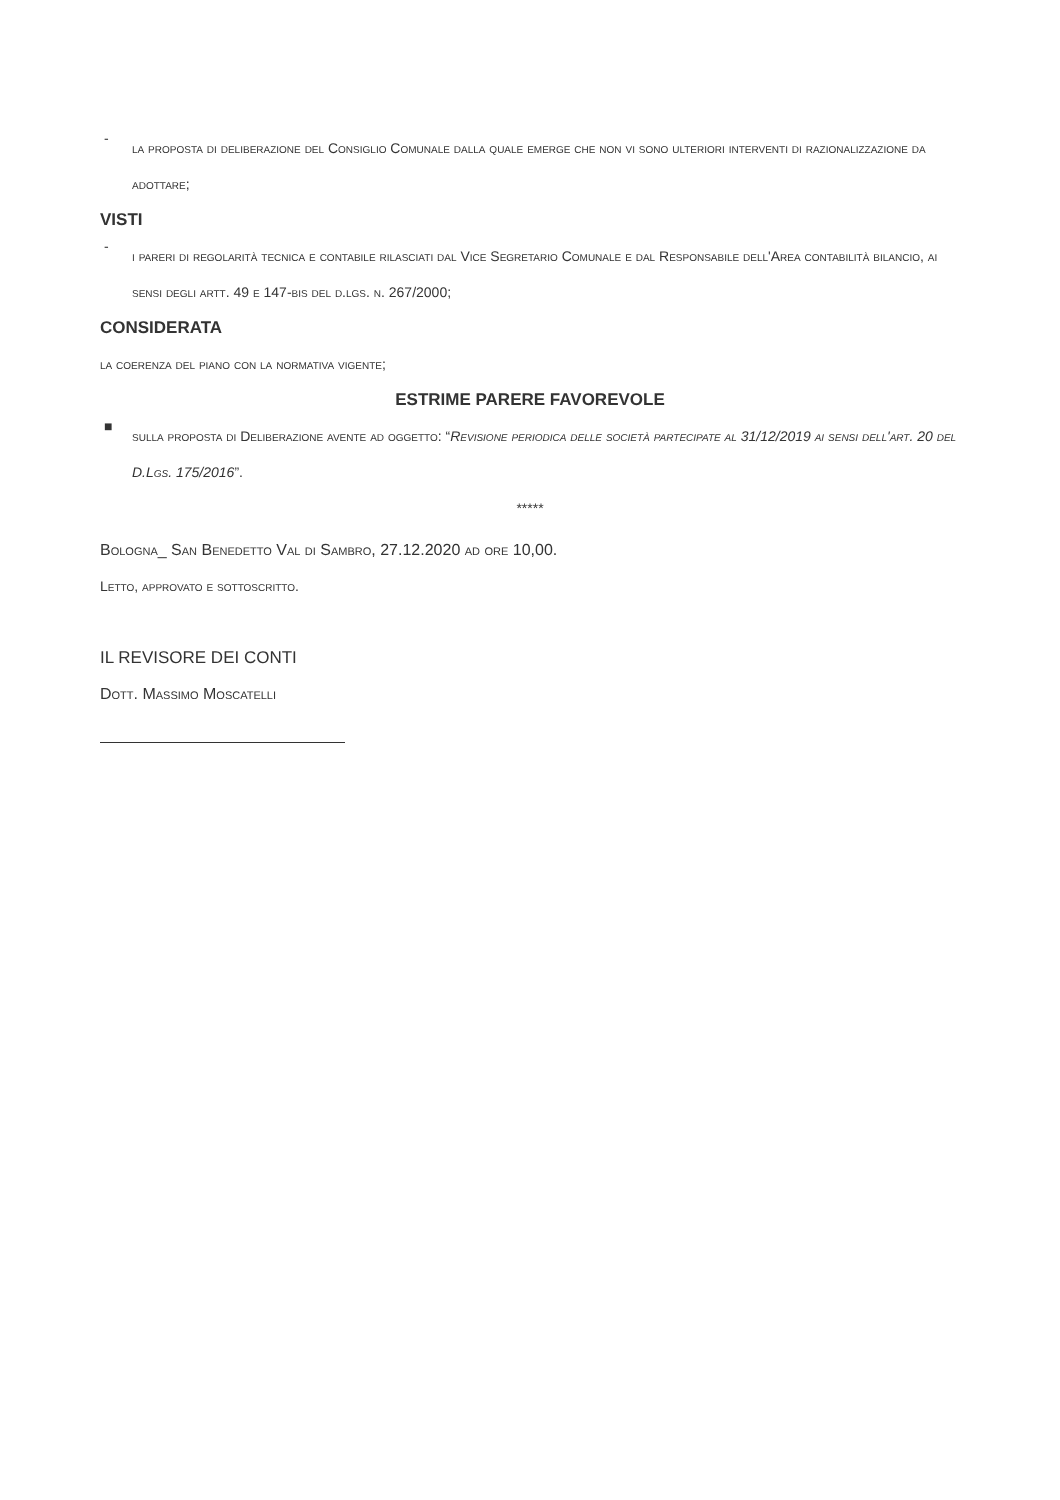-
la proposta di deliberazione del Consiglio Comunale dalla quale emerge che non vi sono ulteriori interventi di razionalizzazione da adottare;
VISTI
-
i pareri di regolarità tecnica e contabile rilasciati dal Vice Segretario Comunale e dal Responsabile dell'Area contabilità bilancio, ai sensi degli artt. 49 e 147-bis del d.lgs. n. 267/2000;
CONSIDERATA
la coerenza del piano con la normativa vigente;
ESTRIME PARERE FAVOREVOLE
■
sulla proposta di Deliberazione avente ad oggetto: “Revisione periodica delle società partecipate al 31/12/2019 ai sensi dell'art. 20 del D.Lgs. 175/2016”.
*****
Bologna_ San Benedetto Val di Sambro, 27.12.2020 ad ore 10,00.
Letto, approvato e sottoscritto.
IL REVISORE DEI CONTI
Dott. Massimo Moscatelli